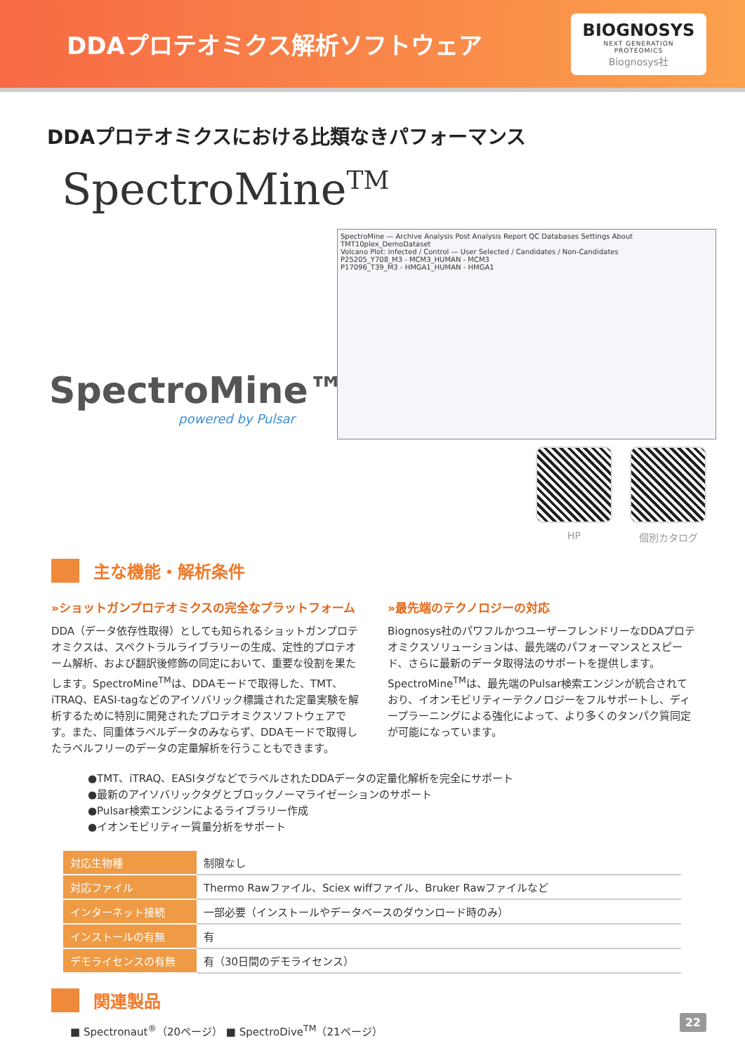DDAプロテオミクス解析ソフトウェア
BIOGNOSYS
NEXT GENERATION PROTEOMICS
Biognosys社
DDAプロテオミクスにおける比類なきパフォーマンス
SpectroMine<sup>TM</sup>
SpectroMine™
powered by Pulsar
SpectroMine — Archive Analysis Post Analysis Report QC Databases Settings About
TMT10plex_DemoDataset
Volcano Plot: Infected / Control — User Selected / Candidates / Non-Candidates
P25205_Y708_M3 - MCM3_HUMAN - MCM3
P17096_T39_M3 - HMGA1_HUMAN - HMGA1
HP 個別カタログ
主な機能・解析条件
»ショットガンプロテオミクスの完全なプラットフォーム
DDA（データ依存性取得）としても知られるショットガンプロテオミクスは、スペクトラルライブラリーの生成、定性的プロテオーム解析、および翻訳後修飾の同定において、重要な役割を果たします。SpectroMine<sup>TM</sup>は、DDAモードで取得した、TMT、iTRAQ、EASI-tagなどのアイソバリック標識された定量実験を解析するために特別に開発されたプロテオミクスソフトウェアです。また、同重体ラベルデータのみならず、DDAモードで取得したラベルフリーのデータの定量解析を行うこともできます。
»最先端のテクノロジーの対応
Biognosys社のパワフルかつユーザーフレンドリーなDDAプロテオミクスソリューションは、最先端のパフォーマンスとスピード、さらに最新のデータ取得法のサポートを提供します。SpectroMine<sup>TM</sup>は、最先端のPulsar検索エンジンが統合されており、イオンモビリティーテクノロジーをフルサポートし、ディープラーニングによる強化によって、より多くのタンパク質同定が可能になっています。
●TMT、iTRAQ、EASIタグなどでラベルされたDDAデータの定量化解析を完全にサポート
●最新のアイソバリックタグとブロックノーマライゼーションのサポート
●Pulsar検索エンジンによるライブラリー作成
●イオンモビリティー質量分析をサポート
| 対応生物種 | 制限なし |
| 対応ファイル | Thermo Rawファイル、Sciex wiffファイル、Bruker Rawファイルなど |
| インターネット接続 | 一部必要（インストールやデータベースのダウンロード時のみ） |
| インストールの有無 | 有 |
| デモライセンスの有無 | 有（30日間のデモライセンス） |
関連製品
■ Spectronaut<sup>®</sup>（20ページ） ■ SpectroDive<sup>TM</sup>（21ページ）
22